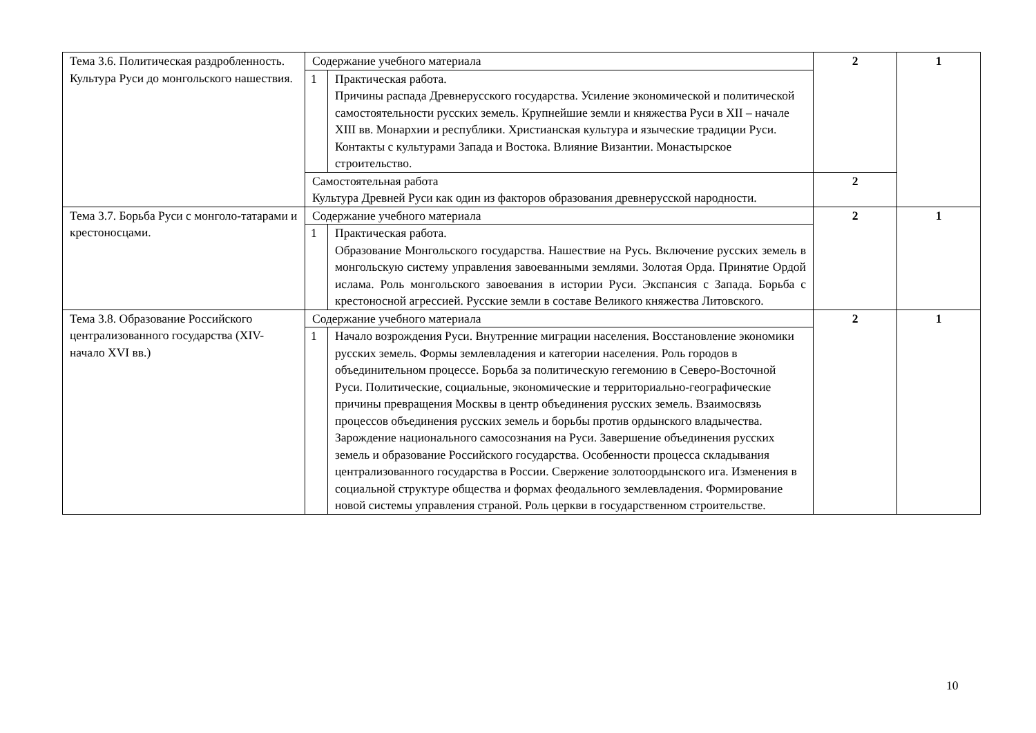| Тема 3.6. Политическая раздробленность. Культура Руси до монгольского нашествия. | Содержание учебного материала | | 2 | 1 |
| | 1 | Практическая работа. Причины распада Древнерусского государства. Усиление экономической и политической самостоятельности русских земель. Крупнейшие земли и княжества Руси в XII – начале XIII вв. Монархии и республики. Христианская культура и языческие традиции Руси. Контакты с культурами Запада и Востока. Влияние Византии. Монастырское строительство. | | |
| | Самостоятельная работа Культура Древней Руси как один из факторов образования древнерусской народности. | | 2 | |
| Тема 3.7. Борьба Руси с монголо-татарами и крестоносцами. | Содержание учебного материала | | 2 | 1 |
| | 1 | Практическая работа. Образование Монгольского государства. Нашествие на Русь. Включение русских земель в монгольскую систему управления завоеванными землями. Золотая Орда. Принятие Ордой ислама. Роль монгольского завоевания в истории Руси. Экспансия с Запада. Борьба с крестоносной агрессией. Русские земли в составе Великого княжества Литовского. | | |
| Тема 3.8. Образование Российского централизованного государства (XIV-начало XVI вв.) | Содержание учебного материала | | 2 | 1 |
| | 1 | Начало возрождения Руси. Внутренние миграции населения. Восстановление экономики русских земель. Формы землевладения и категории населения. Роль городов в объединительном процессе. Борьба за политическую гегемонию в Северо-Восточной Руси. Политические, социальные, экономические и территориально-географические причины превращения Москвы в центр объединения русских земель. Взаимосвязь процессов объединения русских земель и борьбы против ордынского владычества. Зарождение национального самосознания на Руси. Завершение объединения русских земель и образование Российского государства. Особенности процесса складывания централизованного государства в России. Свержение золотоордынского ига. Изменения в социальной структуре общества и формах феодального землевладения. Формирование новой системы управления страной. Роль церкви в государственном строительстве. | | |
10